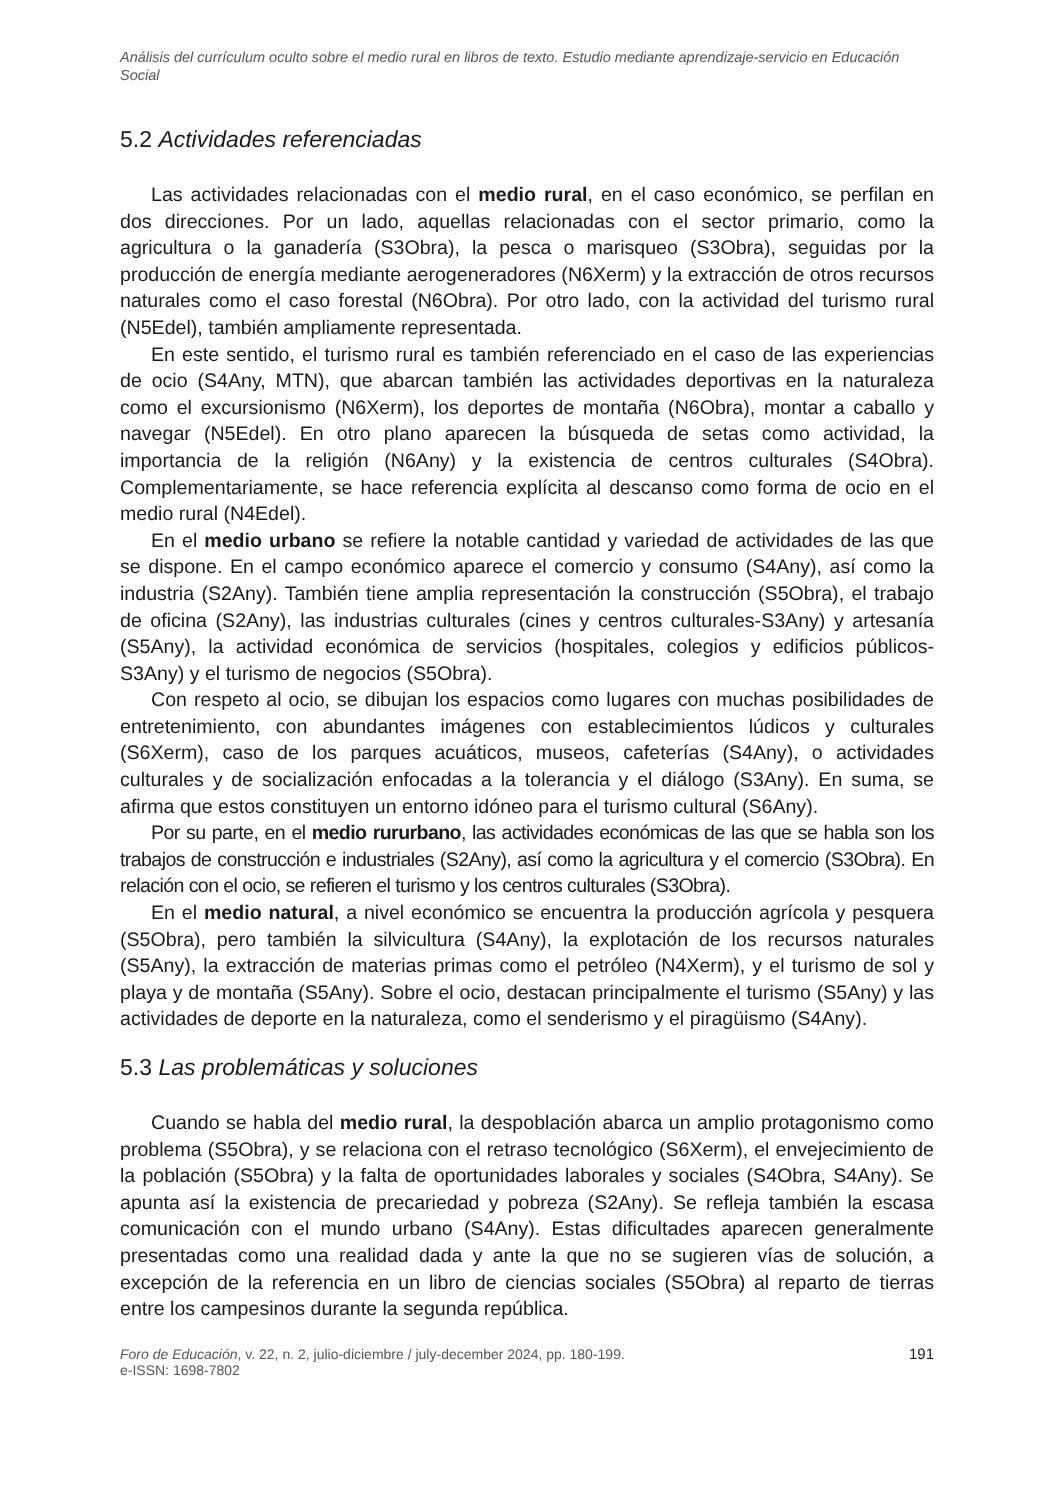Análisis del currículum oculto sobre el medio rural en libros de texto. Estudio mediante aprendizaje-servicio en Educación Social
5.2 Actividades referenciadas
Las actividades relacionadas con el medio rural, en el caso económico, se perfilan en dos direcciones. Por un lado, aquellas relacionadas con el sector primario, como la agricultura o la ganadería (S3Obra), la pesca o marisqueo (S3Obra), seguidas por la producción de energía mediante aerogeneradores (N6Xerm) y la extracción de otros recursos naturales como el caso forestal (N6Obra). Por otro lado, con la actividad del turismo rural (N5Edel), también ampliamente representada.
En este sentido, el turismo rural es también referenciado en el caso de las experiencias de ocio (S4Any, MTN), que abarcan también las actividades deportivas en la naturaleza como el excursionismo (N6Xerm), los deportes de montaña (N6Obra), montar a caballo y navegar (N5Edel). En otro plano aparecen la búsqueda de setas como actividad, la importancia de la religión (N6Any) y la existencia de centros culturales (S4Obra). Complementariamente, se hace referencia explícita al descanso como forma de ocio en el medio rural (N4Edel).
En el medio urbano se refiere la notable cantidad y variedad de actividades de las que se dispone. En el campo económico aparece el comercio y consumo (S4Any), así como la industria (S2Any). También tiene amplia representación la construcción (S5Obra), el trabajo de oficina (S2Any), las industrias culturales (cines y centros culturales-S3Any) y artesanía (S5Any), la actividad económica de servicios (hospitales, colegios y edificios públicos- S3Any) y el turismo de negocios (S5Obra).
Con respeto al ocio, se dibujan los espacios como lugares con muchas posibilidades de entretenimiento, con abundantes imágenes con establecimientos lúdicos y culturales (S6Xerm), caso de los parques acuáticos, museos, cafeterías (S4Any), o actividades culturales y de socialización enfocadas a la tolerancia y el diálogo (S3Any). En suma, se afirma que estos constituyen un entorno idóneo para el turismo cultural (S6Any).
Por su parte, en el medio rururbano, las actividades económicas de las que se habla son los trabajos de construcción e industriales (S2Any), así como la agricultura y el comercio (S3Obra). En relación con el ocio, se refieren el turismo y los centros culturales (S3Obra).
En el medio natural, a nivel económico se encuentra la producción agrícola y pesquera (S5Obra), pero también la silvicultura (S4Any), la explotación de los recursos naturales (S5Any), la extracción de materias primas como el petróleo (N4Xerm), y el turismo de sol y playa y de montaña (S5Any). Sobre el ocio, destacan principalmente el turismo (S5Any) y las actividades de deporte en la naturaleza, como el senderismo y el piragüismo (S4Any).
5.3 Las problemáticas y soluciones
Cuando se habla del medio rural, la despoblación abarca un amplio protagonismo como problema (S5Obra), y se relaciona con el retraso tecnológico (S6Xerm), el envejecimiento de la población (S5Obra) y la falta de oportunidades laborales y sociales (S4Obra, S4Any). Se apunta así la existencia de precariedad y pobreza (S2Any). Se refleja también la escasa comunicación con el mundo urbano (S4Any). Estas dificultades aparecen generalmente presentadas como una realidad dada y ante la que no se sugieren vías de solución, a excepción de la referencia en un libro de ciencias sociales (S5Obra) al reparto de tierras entre los campesinos durante la segunda república.
Foro de Educación, v. 22, n. 2, julio-diciembre / july-december 2024, pp. 180-199.
e-ISSN: 1698-7802
191